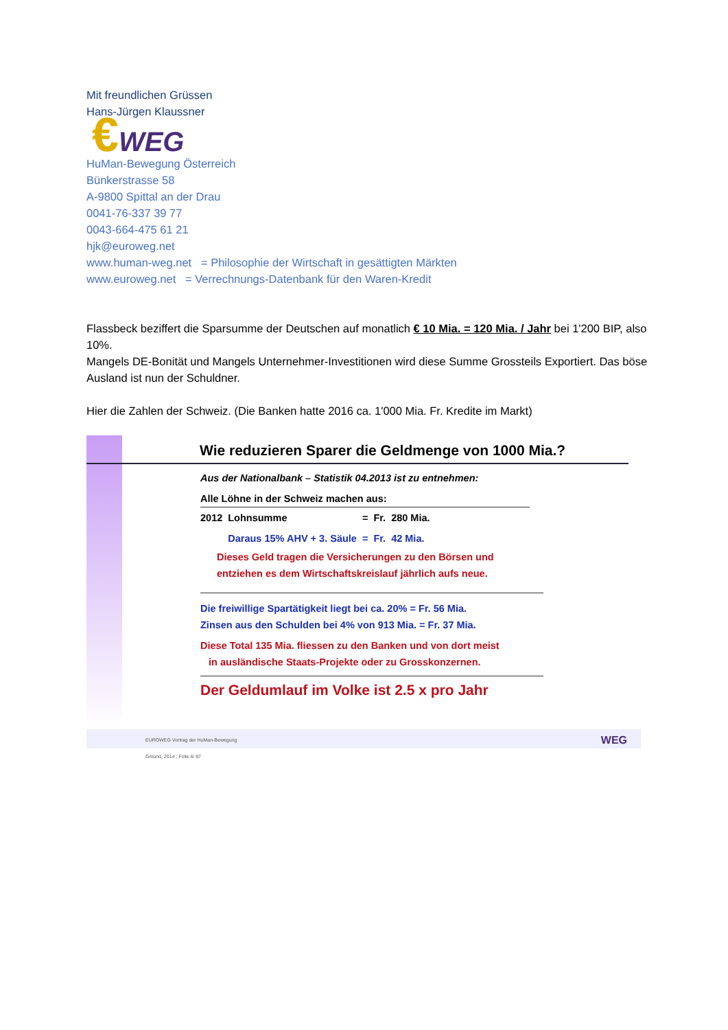Mit freundlichen Grüssen
Hans-Jürgen Klaussner
€WEG
HuMan-Bewegung Österreich
Bünkerstrasse 58
A-9800 Spittal an der Drau
0041-76-337 39 77
0043-664-475 61 21
hjk@euroweg.net
www.human-weg.net = Philosophie der Wirtschaft in gesättigten Märkten
www.euroweg.net = Verrechnungs-Datenbank für den Waren-Kredit
Flassbeck beziffert die Sparsumme der Deutschen auf monatlich € 10 Mia. = 120 Mia. / Jahr bei 1'200 BIP, also 10%.
Mangels DE-Bonität und Mangels Unternehmer-Investitionen wird diese Summe Grossteils Exportiert. Das böse Ausland ist nun der Schuldner.
Hier die Zahlen der Schweiz. (Die Banken hatte 2016 ca. 1'000 Mia. Fr. Kredite im Markt)
Wie reduzieren Sparer die Geldmenge von 1000 Mia.?
Aus der Nationalbank – Statistik 04.2013 ist zu entnehmen:
Alle Löhne in der Schweiz machen aus:
| 2012 | Lohnsumme | = | Fr. | 280 Mia. |
| | Daraus 15% AHV + 3. Säule | = | Fr. | 42 Mia. |
Dieses Geld tragen die Versicherungen zu den Börsen und
entziehen es dem Wirtschaftskreislauf jährlich aufs neue.
Die freiwillige Spartätigkeit liegt bei ca. 20% = Fr. 56 Mia.
Zinsen aus den Schulden bei 4% von 913 Mia. = Fr. 37 Mia.
Diese Total 135 Mia. fliessen zu den Banken und von dort meist
in ausländische Staats-Projekte oder zu Grosskonzernen.
Der Geldumlauf im Volke ist 2.5 x pro Jahr
EUROWEG Vortrag der HuMan-Bewegung
Gmünd, 2014 ; Folie 4/ 87
WEG